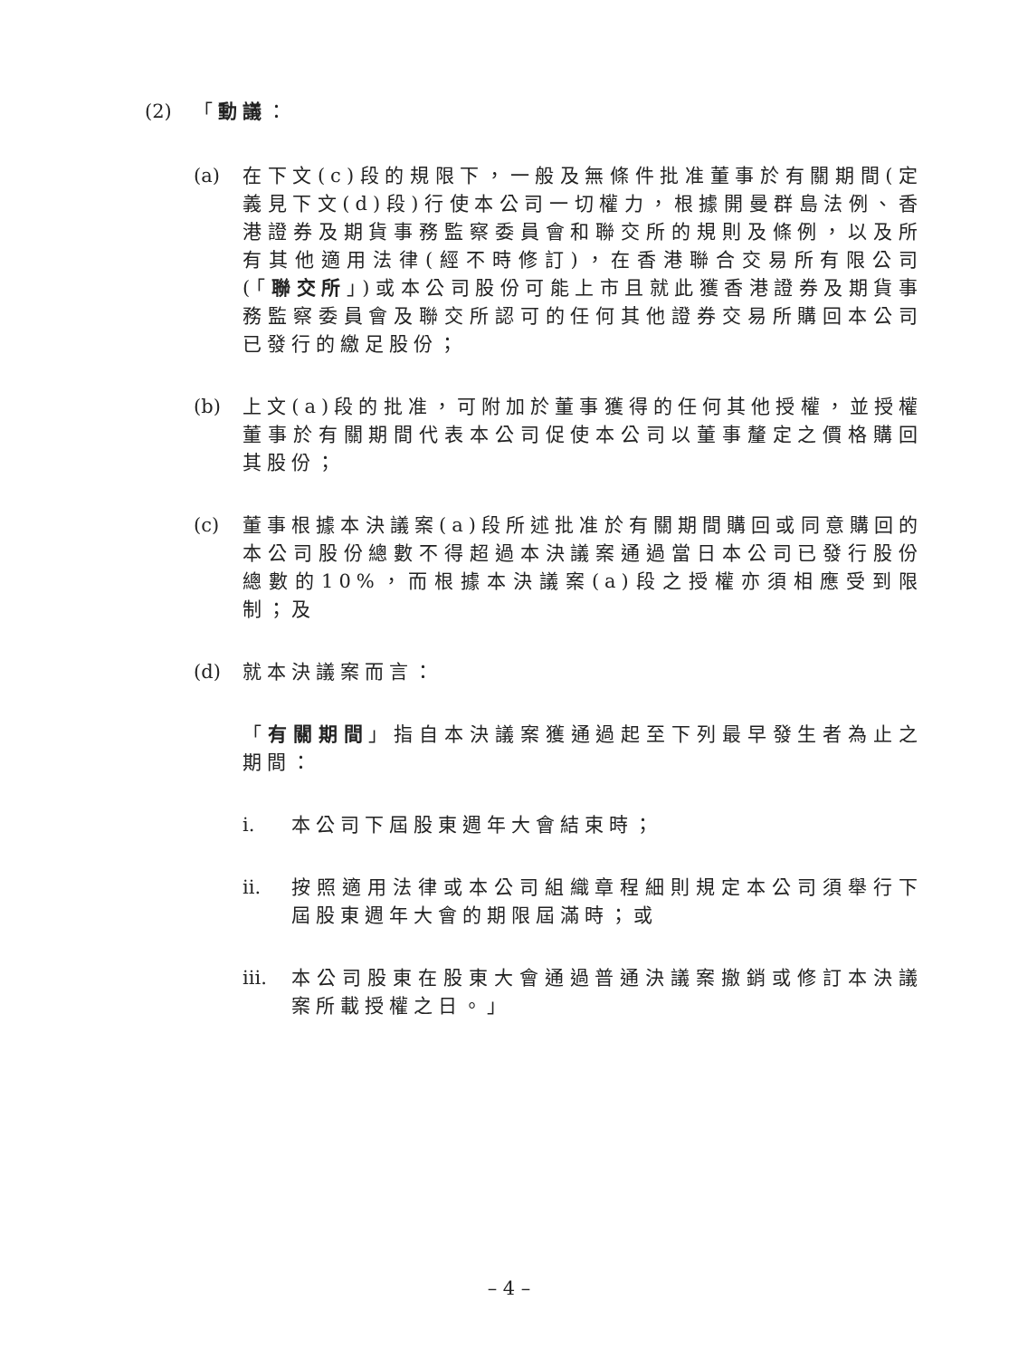(2) 「動議：
(a) 在下文(c)段的規限下，一般及無條件批准董事於有關期間(定義見下文(d)段)行使本公司一切權力，根據開曼群島法例、香港證券及期貨事務監察委員會和聯交所的規則及條例，以及所有其他適用法律(經不時修訂)，在香港聯合交易所有限公司(「聯交所」)或本公司股份可能上市且就此獲香港證券及期貨事務監察委員會及聯交所認可的任何其他證券交易所購回本公司已發行的繳足股份；
(b) 上文(a)段的批准，可附加於董事獲得的任何其他授權，並授權董事於有關期間代表本公司促使本公司以董事釐定之價格購回其股份；
(c) 董事根據本決議案(a)段所述批准於有關期間購回或同意購回的本公司股份總數不得超過本決議案通過當日本公司已發行股份總數的10%，而根據本決議案(a)段之授權亦須相應受到限制；及
(d) 就本決議案而言：
「有關期間」指自本決議案獲通過起至下列最早發生者為止之期間：
i. 本公司下屆股東週年大會結束時；
ii. 按照適用法律或本公司組織章程細則規定本公司須舉行下屆股東週年大會的期限屆滿時；或
iii. 本公司股東在股東大會通過普通決議案撤銷或修訂本決議案所載授權之日。」
– 4 –